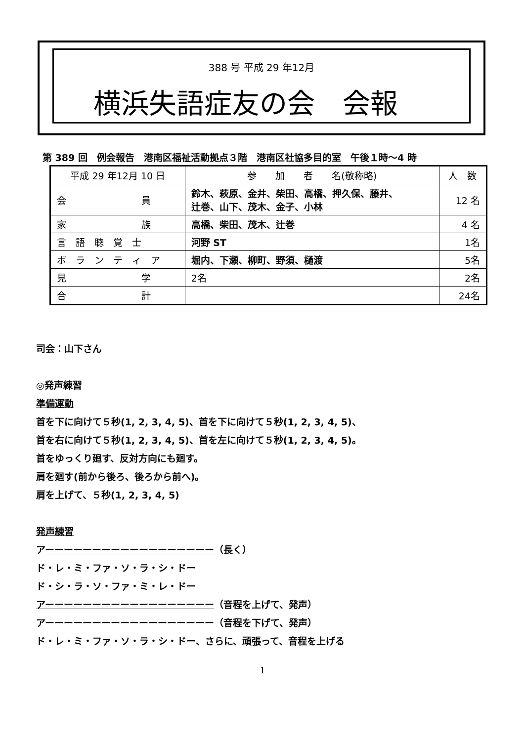388 号 平成 29 年12月
横浜失語症友の会　会報
第 389 回　例会報告　港南区福祉活動拠点３階　港南区社協多目的室　午後１時～4 時
| 平成 29 年12月 10 日 | 参 加 者 名(敬称略) | 人 数 |
| --- | --- | --- |
| 会 員 | 鈴木、萩原、金井、柴田、高橋、押久保、藤井、 辻巻、山下、茂木、金子、小林 | 12 名 |
| 家 族 | 高橋、柴田、茂木、辻巻 | 4 名 |
| 言 語 聴 覚 士 | 河野 ST | 1名 |
| ボ ラ ン テ ィ ア | 堀内、下瀬、柳町、野須、樋渡 | 5名 |
| 見 学 | 2名 | 2名 |
| 合 計 | | 24名 |
司会：山下さん
◎発声練習
準備運動
首を下に向けて５秒(1, 2, 3, 4, 5)、首を下に向けて５秒(1, 2, 3, 4, 5)、
首を右に向けて５秒(1, 2, 3, 4, 5)、首を左に向けて５秒(1, 2, 3, 4, 5)。
首をゆっくり廻す、反対方向にも廻す。
肩を廻す(前から後ろ、後ろから前へ)。
肩を上げて、５秒(1, 2, 3, 4, 5)
発声練習
アーーーーーーーーーーーーーーーーーー（長く）
ド・レ・ミ・ファ・ソ・ラ・シ・ドー
ド・シ・ラ・ソ・ファ・ミ・レ・ドー
アーーーーーーーーーーーーーーーーーー（音程を上げて、発声）
アーーーーーーーーーーーーーーーーーー（音程を下げて、発声）
ド・レ・ミ・ファ・ソ・ラ・シ・ドー、さらに、頑張って、音程を上げる
1